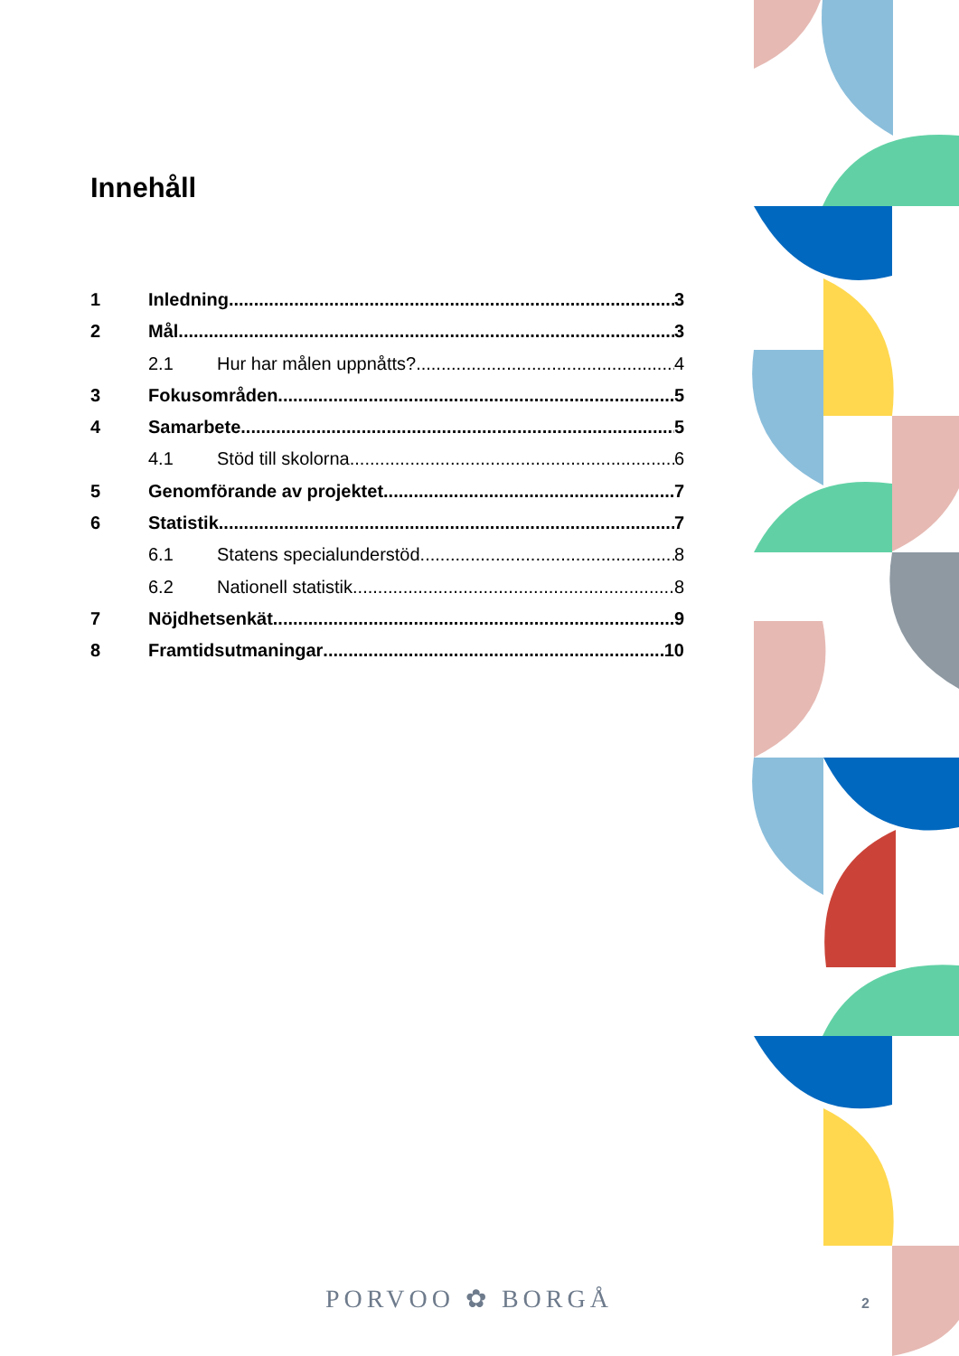Innehåll
1 Inledning 3
2 Mål 3
2.1 Hur har målen uppnåtts? 4
3 Fokusområden 5
4 Samarbete 5
4.1 Stöd till skolorna 6
5 Genomförande av projektet 7
6 Statistik 7
6.1 Statens specialunderstöd 8
6.2 Nationell statistik 8
7 Nöjdhetsenkät 9
8 Framtidsutmaningar 10
PORVOO ✿ BORGÅ 2